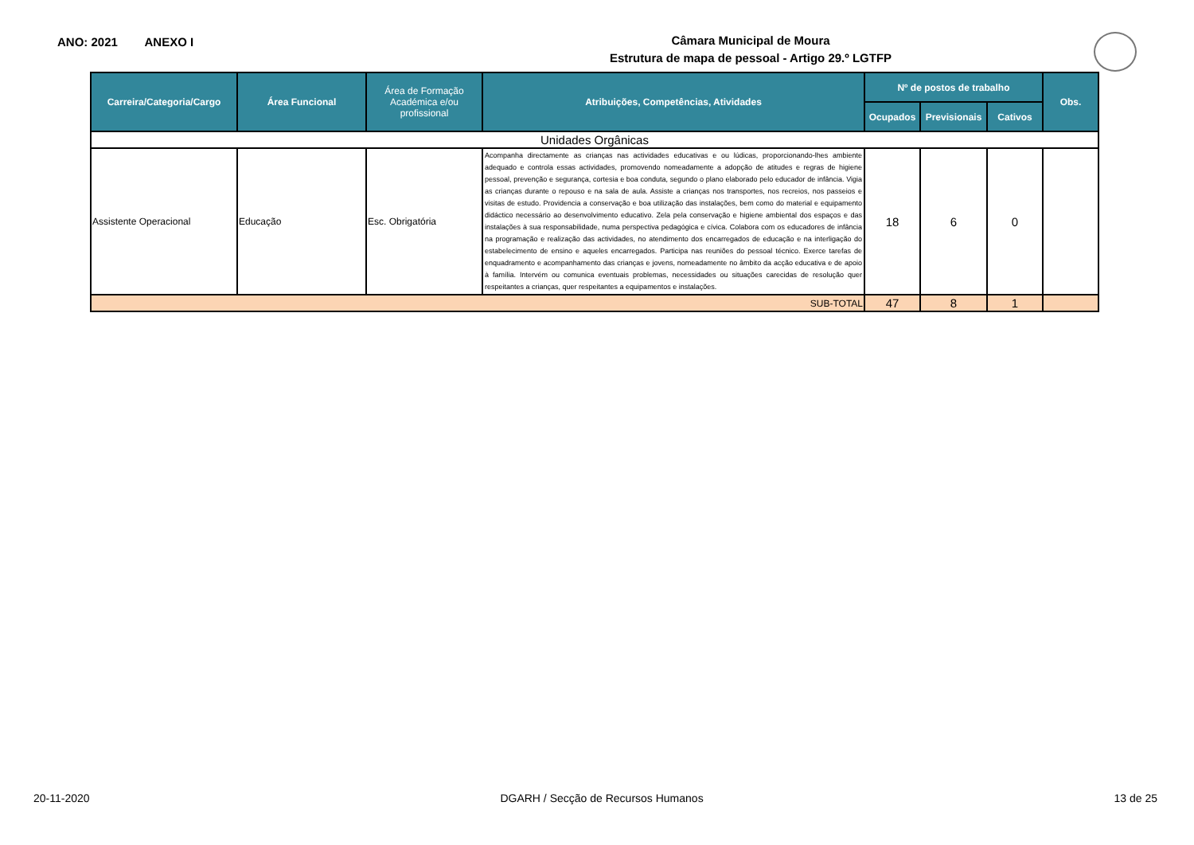ANO: 2021 ANEXO I
Câmara Municipal de Moura
Estrutura de mapa de pessoal - Artigo 29.º LGTFP
| Carreira/Categoria/Cargo | Área Funcional | Área de Formação Académica e/ou profissional | Atribuições, Competências, Atividades | Nº de postos de trabalho | | | Obs. |
| --- | --- | --- | --- | --- | --- | --- | --- |
| | | | | Ocupados | Previsionais | Cativos | |
| Unidades Orgânicas | | | | | | | |
| Assistente Operacional | Educação | Esc. Obrigatória | Acompanha directamente as crianças nas actividades educativas e ou lúdicas, proporcionando-lhes ambiente adequado e controla essas actividades, promovendo nomeadamente a adopção de atitudes e regras de higiene pessoal, prevenção e segurança, cortesia e boa conduta, segundo o plano elaborado pelo educador de infância. Vigia as crianças durante o repouso e na sala de aula. Assiste a crianças nos transportes, nos recreios, nos passeios e visitas de estudo. Providencia a conservação e boa utilização das instalações, bem como do material e equipamento didáctico necessário ao desenvolvimento educativo. Zela pela conservação e higiene ambiental dos espaços e das instalações à sua responsabilidade, numa perspectiva pedagógica e cívica. Colabora com os educadores de infância na programação e realização das actividades, no atendimento dos encarregados de educação e na interligação do estabelecimento de ensino e aqueles encarregados. Participa nas reuniões do pessoal técnico. Exerce tarefas de enquadramento e acompanhamento das crianças e jovens, nomeadamente no âmbito da acção educativa e de apoio à família. Intervém ou comunica eventuais problemas, necessidades ou situações carecidas de resolução quer respeitantes a crianças, quer respeitantes a equipamentos e instalações. | 18 | 6 | 0 | |
| SUB-TOTAL | | | | 47 | 8 | 1 | |
20-11-2020 DGARH / Secção de Recursos Humanos 13 de 25